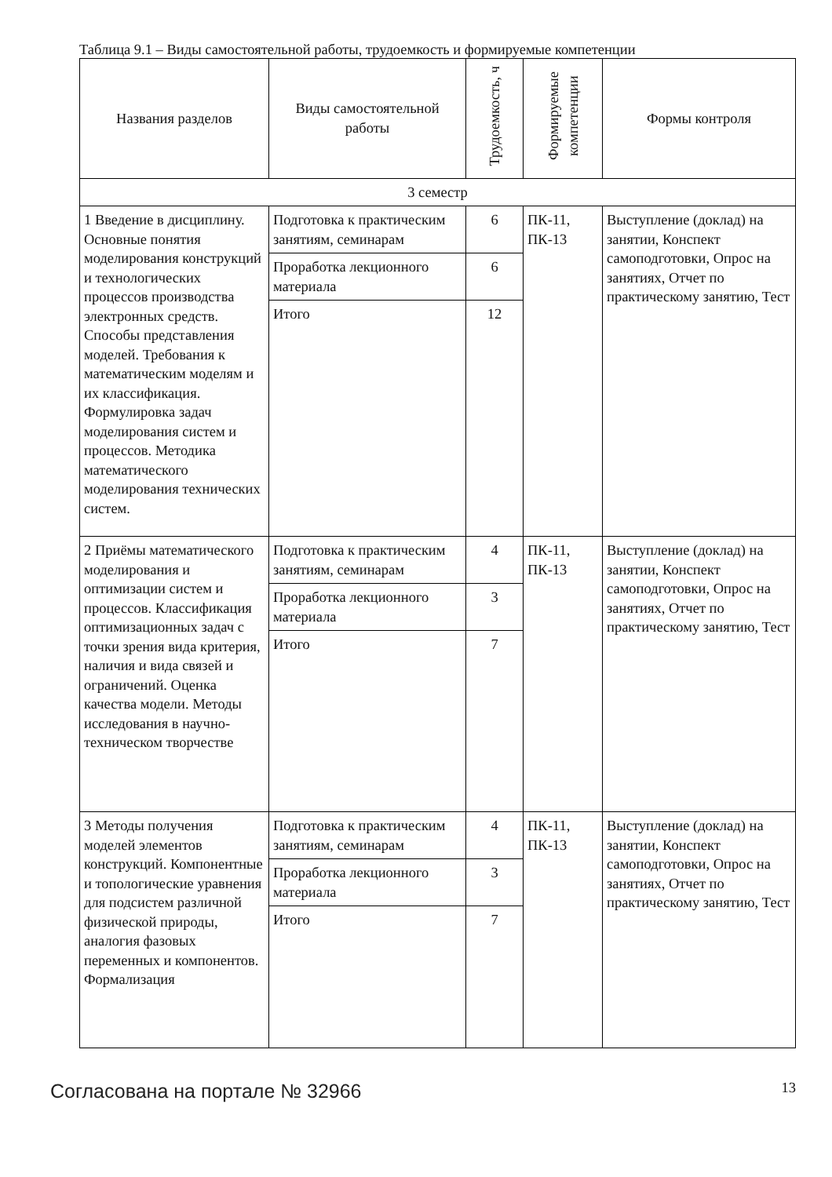Таблица 9.1 – Виды самостоятельной работы, трудоемкость и формируемые компетенции
| Названия разделов | Виды самостоятельной работы | Трудоемкость, ч | Формируемые компетенции | Формы контроля |
| --- | --- | --- | --- | --- |
| 3 семестр | | | | |
| 1 Введение в дисциплину. Основные понятия моделирования конструкций и технологических процессов производства электронных средств. Способы представления моделей. Требования к математическим моделям и их классификация. Формулировка задач моделирования систем и процессов. Методика математического моделирования технических систем. | Подготовка к практическим занятиям, семинарам | 6 | ПК-11, ПК-13 | Выступление (доклад) на занятии, Конспект самоподготовки, Опрос на занятиях, Отчет по практическому занятию, Тест |
| | Проработка лекционного материала | 6 | | |
| | Итого | 12 | | |
| 2 Приёмы математического моделирования и оптимизации систем и процессов. Классификация оптимизационных задач с точки зрения вида критерия, наличия и вида связей и ограничений. Оценка качества модели. Методы исследования в научно-техническом творчестве | Подготовка к практическим занятиям, семинарам | 4 | ПК-11, ПК-13 | Выступление (доклад) на занятии, Конспект самоподготовки, Опрос на занятиях, Отчет по практическому занятию, Тест |
| | Проработка лекционного материала | 3 | | |
| | Итого | 7 | | |
| 3 Методы получения моделей элементов конструкций. Компонентные и топологические уравнения для подсистем различной физической природы, аналогия фазовых переменных и компонентов. Формализация | Подготовка к практическим занятиям, семинарам | 4 | ПК-11, ПК-13 | Выступление (доклад) на занятии, Конспект самоподготовки, Опрос на занятиях, Отчет по практическому занятию, Тест |
| | Проработка лекционного материала | 3 | | |
| | Итого | 7 | | |
Согласована на портале № 32966 13